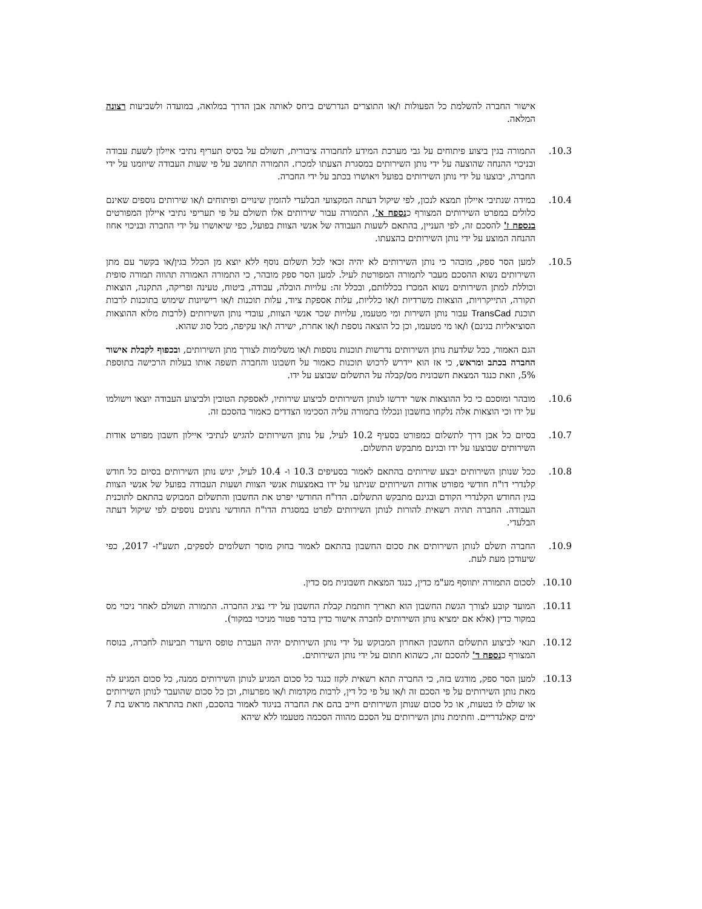אישור החברה להשלמת כל הפעולות ו/או התוצרים הנדרשים ביחס לאותה אבן הדרך במלואה, במועדה ולשביעות רצונה המלאה.
10.3. התמורה בגין ביצוע פיתוחים על גבי מערכת המידע לתחבורה ציבורית, תשולם על בסיס תעריף נתיבי איילון לשעת עבודה ובניכוי ההנחה שהוצעה על ידי נותן השירותים במסגרת הצעתו למכרז. התמורה תחושב על פי שעות העבודה שיוזמנו על ידי החברה, יבוצעו על ידי נותן השירותים בפועל ויאושרו בכתב על ידי החברה.
10.4. במידה שנתיבי איילון תמצא לנכון, לפי שיקול דעתה המקצועי הבלעדי להזמין שינויים ופיתוחים ו/או שירותים נוספים שאינם כלולים במפרט השירותים המצורף כנספח א', התמורה עבור שירותים אלו תשולם על פי תעריפי נתיבי איילון המפורטים בנספח ז' להסכם זה, לפי העניין, בהתאם לשעות העבודה של אנשי הצוות בפועל, כפי שיאושרו על ידי החברה ובניכוי אחוז ההנחה המוצע על ידי נותן השירותים בהצעתו.
10.5. למען הסר ספק, מובהר כי נותן השירותים לא יהיה זכאי לכל תשלום נוסף ללא יוצא מן הכלל בגין/או בקשר עם מתן השירותים נשוא ההסכם מעבר לתמורה המפורטת לעיל. למען הסר ספק מובהר, כי התמורה האמורה תהווה תמורה סופית וכוללת למתן השירותים נשוא המכרז בכללותם, ובכלל זה: עלויות הובלה, עבודה, ביטוח, טעינה ופריקה, התקנה, הוצאות תקורה, התייקרויות, הוצאות משרדיות ו/או כלליות, עלות אספקת ציוד, עלות תוכנות ו/או רישיונות שימוש בתוכנות לרבות תוכנת TransCad עבור נותן השירות ומי מטעמו, עלויות שכר אנשי הצוות, עובדי נותן השירותים (לרבות מלוא ההוצאות הסוציאליות בגינם) ו/או מי מטעמו, וכן כל הוצאה נוספת ו/או אחרת, ישירה ו/או עקיפה, מכל סוג שהוא.
הגם האמור, ככל שלדעת נותן השירותים נדרשות תוכנות נוספות ו/או משלימות לצורך מתן השירותים, ובכפוף לקבלת אישור החברה בכתב ומראש, כי אז הוא יידרש לרכוש תוכנות כאמור על חשבונו והחברה תשפה אותו בעלות הרכישה בתוספת 5%, וזאת כנגד המצאת חשבונית מס/קבלה על התשלום שבוצע על ידו.
10.6. מובהר ומוסכם כי כל ההוצאות אשר ידרשו לנותן השירותים לביצוע שירותיו, לאספקת הטובין ולביצוע העבודה יוצאו וישולמו על ידו וכי הוצאות אלה נלקחו בחשבון ונכללו בתמורה עליה הסכימו הצדדים כאמור בהסכם זה.
10.7. בסיום כל אבן דרך לתשלום כמפורט בסעיף 10.2 לעיל, על נותן השירותים להגיש לנתיבי איילון חשבון מפורט אודות השירותים שבוצעו על ידו ובגינם מתבקש התשלום.
10.8. ככל שנותן השירותים יבצע שירותים בהתאם לאמור בסעיפים 10.3 ו- 10.4 לעיל, יגיש נותן השירותים בסיום כל חודש קלנדרי דו"ח חודשי מפורט אודות השירותים שניתנו על ידו באמצעות אנשי הצוות ושעות העבודה בפועל של אנשי הצוות בגין החודש הקלנדרי הקודם ובגינם מתבקש התשלום. הדו"ח החודשי יפרט את החשבון והתשלום המבוקש בהתאם לתוכנית העבודה. החברה תהיה רשאית להורות לנותן השירותים לפרט במסגרת הדו"ח החודשי נתונים נוספים לפי שיקול דעתה הבלעדי.
10.9. החברה תשלם לנותן השירותים את סכום החשבון בהתאם לאמור בחוק מוסר תשלומים לספקים, תשע"ז- 2017, כפי שיעודכן מעת לעת.
10.10. לסכום התמורה יתווסף מע"מ כדין, כנגד המצאת חשבונית מס כדין.
10.11. המועד קובע לצורך הגשת החשבון הוא תאריך חותמת קבלת החשבון על ידי נציג החברה. התמורה תשולם לאחר ניכוי מס במקור כדין (אלא אם ימציא נותן השירותים לחברה אישור כדין בדבר פטור מניכוי במקור).
10.12. תנאי לביצוע התשלום החשבון האחרון המבוקש על ידי נותן השירותים יהיה העברת טופס היעדר תביעות לחברה, בנוסח המצורף כנספח ד' להסכם זה, כשהוא חתום על ידי נותן השירותים.
10.13. למען הסר ספק, מודגש בזה, כי החברה תהא רשאית לקזז כנגד כל סכום המגיע לנותן השירותים ממנה, כל סכום המגיע לה מאת נותן השירותים על פי הסכם זה ו/או על פי כל דין, לרבות מקדמות ו/או מפרעות, וכן כל סכום שהועבר לנותן השירותים או שולם לו בטעות, או כל סכום שנותן השירותים חייב בהם את החברה בניגוד לאמור בהסכם, וזאת בהתראה מראש בת 7 ימים קאלנדריים. וחתימת נותן השירותים על הסכם מהווה הסכמה מטעמו ללא שיהא